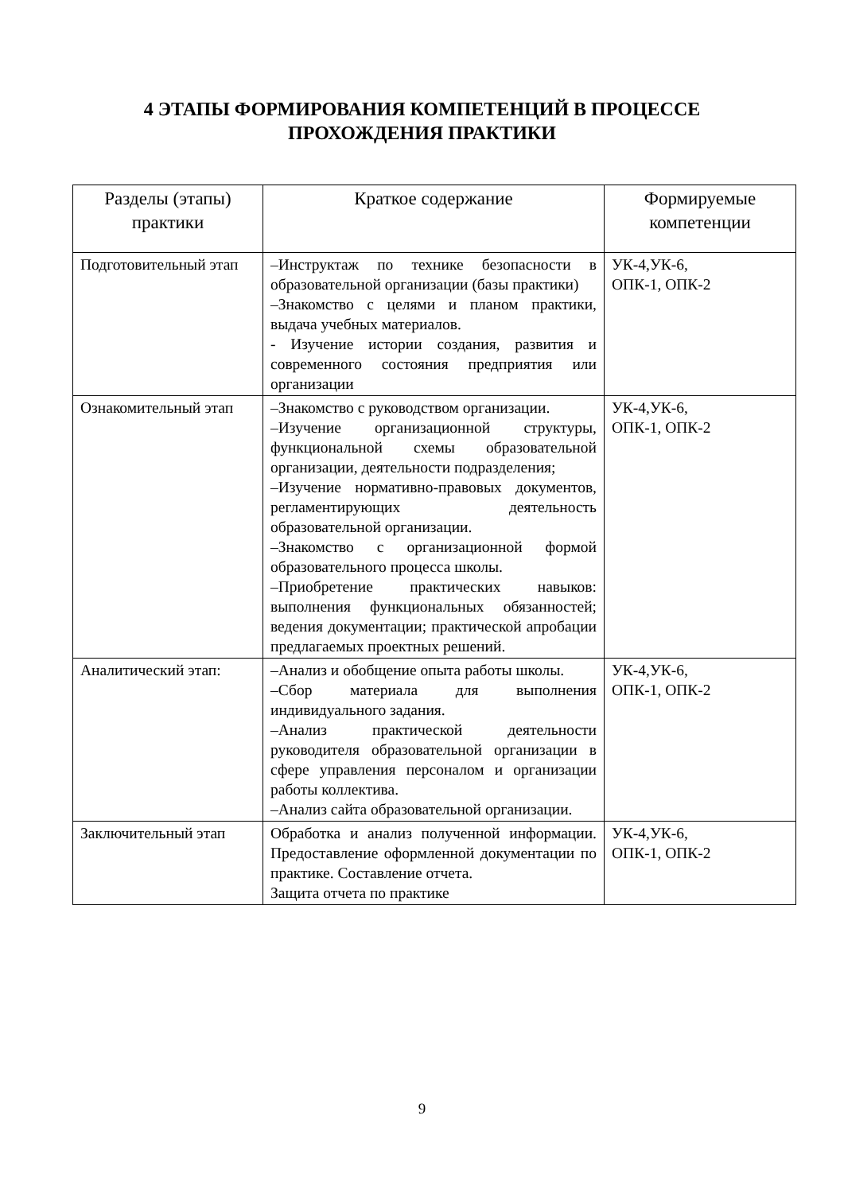4 ЭТАПЫ ФОРМИРОВАНИЯ КОМПЕТЕНЦИЙ В ПРОЦЕССЕ
ПРОХОЖДЕНИЯ ПРАКТИКИ
| Разделы (этапы) практики | Краткое содержание | Формируемые компетенции |
| --- | --- | --- |
| Подготовительный этап | –Инструктаж по технике безопасности в образовательной организации (базы практики) –Знакомство с целями и планом практики, выдача учебных материалов. - Изучение истории создания, развития и современного состояния предприятия или организации | УК-4,УК-6, ОПК-1, ОПК-2 |
| Ознакомительный этап | –Знакомство с руководством организации. –Изучение организационной структуры, функциональной схемы образовательной организации, деятельности подразделения; –Изучение нормативно-правовых документов, регламентирующих деятельность образовательной организации. –Знакомство с организационной формой образовательного процесса школы. –Приобретение практических навыков: выполнения функциональных обязанностей; ведения документации; практической апробации предлагаемых проектных решений. | УК-4,УК-6, ОПК-1, ОПК-2 |
| Аналитический этап: | –Анализ и обобщение опыта работы школы. –Сбор материала для выполнения индивидуального задания. –Анализ практической деятельности руководителя образовательной организации в сфере управления персоналом и организации работы коллектива. –Анализ сайта образовательной организации. | УК-4,УК-6, ОПК-1, ОПК-2 |
| Заключительный этап | Обработка и анализ полученной информации. Предоставление оформленной документации по практике. Составление отчета. Защита отчета по практике | УК-4,УК-6, ОПК-1, ОПК-2 |
9